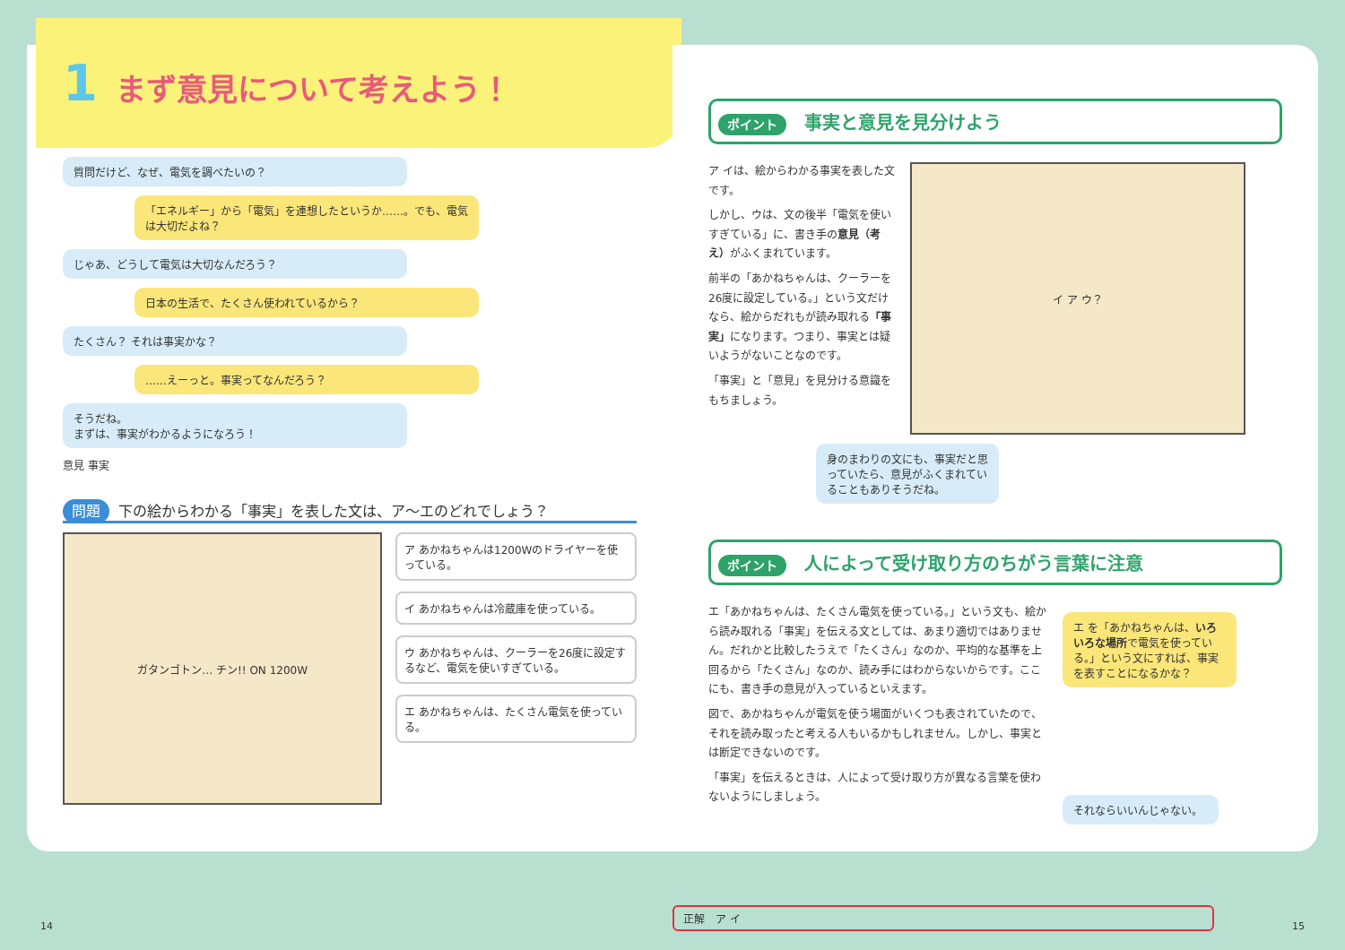1 まず意見について考えよう！
質問だけど、なぜ、電気を調べたいの？
「エネルギー」から「電気」を連想したというか……。でも、電気は大切だよね？
じゃあ、どうして電気は大切なんだろう？
日本の生活で、たくさん使われているから？
たくさん？ それは事実かな？
……えーっと。事実ってなんだろう？
そうだね。
まずは、事実がわかるようになろう！
意見 事実
問題 下の絵からわかる「事実」を表した文は、ア～エのどれでしょう？
ガタンゴトン… チン!! ON 1200W
ア あかねちゃんは1200Wのドライヤーを使っている。
イ あかねちゃんは冷蔵庫を使っている。
ウ あかねちゃんは、クーラーを26度に設定するなど、電気を使いすぎている。
エ あかねちゃんは、たくさん電気を使っている。
14
ポイント 事実と意見を見分けよう
ア イは、絵からわかる事実を表した文です。
しかし、ウは、文の後半「電気を使いすぎている」に、書き手の意見（考え）がふくまれています。
前半の「あかねちゃんは、クーラーを26度に設定している。」という文だけなら、絵からだれもが読み取れる「事実」になります。つまり、事実とは疑いようがないことなのです。
「事実」と「意見」を見分ける意識をもちましょう。
イ ア ウ？
身のまわりの文にも、事実だと思っていたら、意見がふくまれていることもありそうだね。
ポイント 人によって受け取り方のちがう言葉に注意
エ「あかねちゃんは、たくさん電気を使っている。」という文も、絵から読み取れる「事実」を伝える文としては、あまり適切ではありません。だれかと比較したうえで「たくさん」なのか、平均的な基準を上回るから「たくさん」なのか、読み手にはわからないからです。ここにも、書き手の意見が入っているといえます。
図で、あかねちゃんが電気を使う場面がいくつも表されていたので、それを読み取ったと考える人もいるかもしれません。しかし、事実とは断定できないのです。
「事実」を伝えるときは、人によって受け取り方が異なる言葉を使わないようにしましょう。
エ を「あかねちゃんは、いろいろな場所で電気を使っている。」という文にすれば、事実を表すことになるかな？
それならいいんじゃない。
正解　ア イ
15